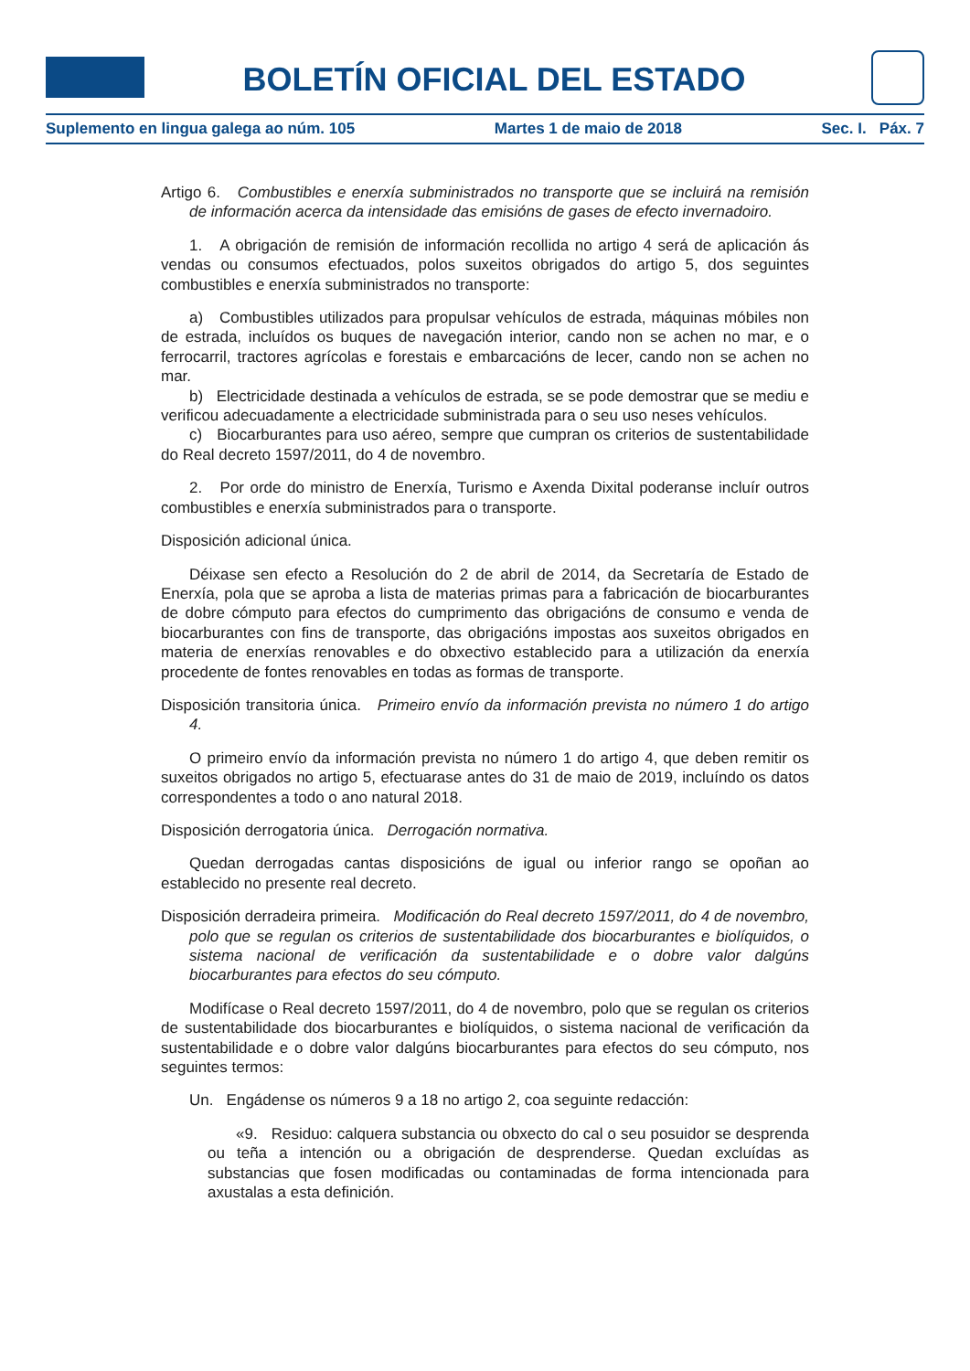BOLETÍN OFICIAL DEL ESTADO
Suplemento en lingua galega ao núm. 105 Martes 1 de maio de 2018 Sec. I. Páx. 7
Artigo 6. Combustibles e enerxía subministrados no transporte que se incluirá na remisión de información acerca da intensidade das emisións de gases de efecto invernadoiro.
1. A obrigación de remisión de información recollida no artigo 4 será de aplicación ás vendas ou consumos efectuados, polos suxeitos obrigados do artigo 5, dos seguintes combustibles e enerxía subministrados no transporte:
a) Combustibles utilizados para propulsar vehículos de estrada, máquinas móbiles non de estrada, incluídos os buques de navegación interior, cando non se achen no mar, e o ferrocarril, tractores agrícolas e forestais e embarcacións de lecer, cando non se achen no mar.
b) Electricidade destinada a vehículos de estrada, se se pode demostrar que se mediu e verificou adecuadamente a electricidade subministrada para o seu uso neses vehículos.
c) Biocarburantes para uso aéreo, sempre que cumpran os criterios de sustentabilidade do Real decreto 1597/2011, do 4 de novembro.
2. Por orde do ministro de Enerxía, Turismo e Axenda Dixital poderanse incluír outros combustibles e enerxía subministrados para o transporte.
Disposición adicional única.
Déixase sen efecto a Resolución do 2 de abril de 2014, da Secretaría de Estado de Enerxía, pola que se aproba a lista de materias primas para a fabricación de biocarburantes de dobre cómputo para efectos do cumprimento das obrigacións de consumo e venda de biocarburantes con fins de transporte, das obrigacións impostas aos suxeitos obrigados en materia de enerxías renovables e do obxectivo establecido para a utilización da enerxía procedente de fontes renovables en todas as formas de transporte.
Disposición transitoria única. Primeiro envío da información prevista no número 1 do artigo 4.
O primeiro envío da información prevista no número 1 do artigo 4, que deben remitir os suxeitos obrigados no artigo 5, efectuarase antes do 31 de maio de 2019, incluíndo os datos correspondentes a todo o ano natural 2018.
Disposición derrogatoria única. Derrogación normativa.
Quedan derrogadas cantas disposicións de igual ou inferior rango se opoñan ao establecido no presente real decreto.
Disposición derradeira primeira. Modificación do Real decreto 1597/2011, do 4 de novembro, polo que se regulan os criterios de sustentabilidade dos biocarburantes e biolíquidos, o sistema nacional de verificación da sustentabilidade e o dobre valor dalgúns biocarburantes para efectos do seu cómputo.
Modifícase o Real decreto 1597/2011, do 4 de novembro, polo que se regulan os criterios de sustentabilidade dos biocarburantes e biolíquidos, o sistema nacional de verificación da sustentabilidade e o dobre valor dalgúns biocarburantes para efectos do seu cómputo, nos seguintes termos:
Un. Engádense os números 9 a 18 no artigo 2, coa seguinte redacción:
«9. Residuo: calquera substancia ou obxecto do cal o seu posuidor se desprenda ou teña a intención ou a obrigación de desprenderse. Quedan excluídas as substancias que fosen modificadas ou contaminadas de forma intencionada para axustalas a esta definición.